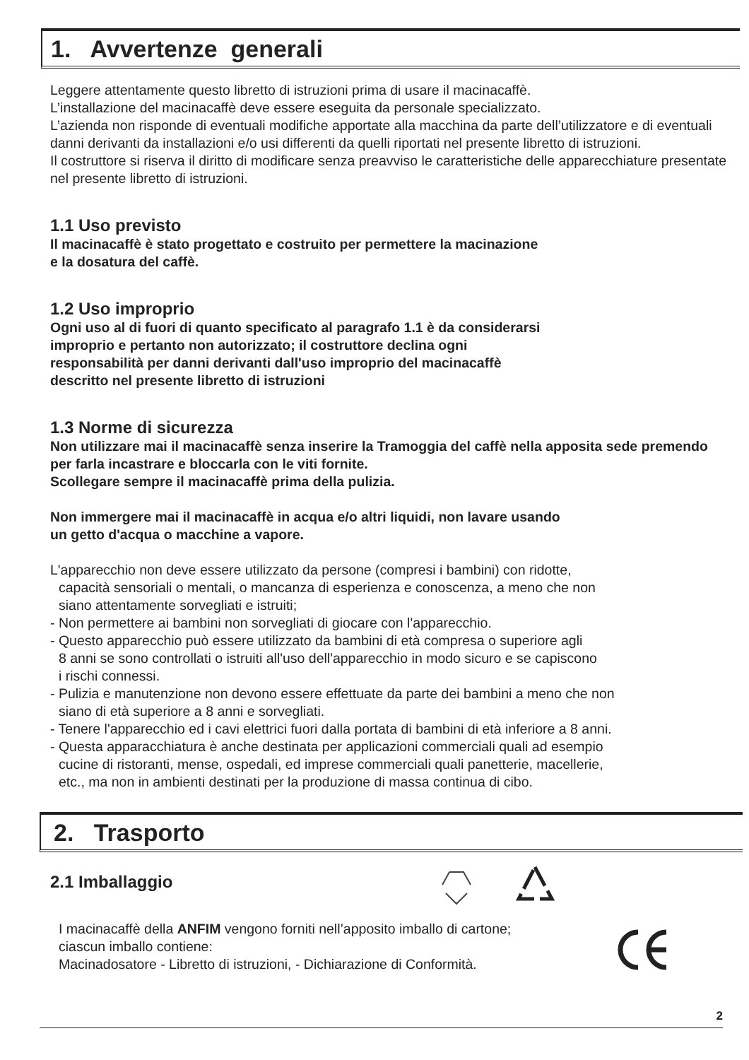1. Avvertenze generali
Leggere attentamente questo libretto di istruzioni prima di usare il macinacaffè.
L’installazione del macinacaffè deve essere eseguita da personale specializzato.
L’azienda non risponde di eventuali modifiche apportate alla macchina da parte dell’utilizzatore e di eventuali danni derivanti da installazioni e/o usi differenti da quelli riportati nel presente libretto di istruzioni.
Il costruttore si riserva il diritto di modificare senza preavviso le caratteristiche delle apparecchiature presentate nel presente libretto di istruzioni.
1.1 Uso previsto
Il macinacaffè è stato progettato e costruito per permettere la macinazione
e la dosatura del caffè.
1.2 Uso improprio
Ogni uso al di fuori di quanto specificato al paragrafo 1.1 è da considerarsi
improprio e pertanto non autorizzato; il costruttore declina ogni
responsabilità per danni derivanti dall'uso improprio del macinacaffè
descritto nel presente libretto di istruzioni
1.3 Norme di sicurezza
Non utilizzare mai il macinacaffè senza inserire la Tramoggia del caffè nella apposita sede premendo per farla incastrare e bloccarla con le viti fornite.
Scollegare sempre il macinacaffè prima della pulizia.
Non immergere mai il macinacaffè in acqua e/o altri liquidi, non lavare usando
un getto d'acqua o macchine a vapore.
L'apparecchio non deve essere utilizzato da persone (compresi i bambini) con ridotte,
capacità sensoriali o mentali, o mancanza di esperienza e conoscenza, a meno che non
siano attentamente sorvegliati e istruiti;
- Non permettere ai bambini non sorvegliati di giocare con l'apparecchio.
- Questo apparecchio può essere utilizzato da bambini di età compresa o superiore agli
8 anni se sono controllati o istruiti all'uso dell'apparecchio in modo sicuro e se capiscono
i rischi connessi.
- Pulizia e manutenzione non devono essere effettuate da parte dei bambini a meno che non
siano di età superiore a 8 anni e sorvegliati.
- Tenere l'apparecchio ed i cavi elettrici fuori dalla portata di bambini di età inferiore a 8 anni.
- Questa apparacchiatura è anche destinata per applicazioni commerciali quali ad esempio
cucine di ristoranti, mense, ospedali, ed imprese commerciali quali panetterie, macellerie,
etc., ma non in ambienti destinati per la produzione di massa continua di cibo.
2. Trasporto
2.1 Imballaggio
I macinacaffè della ANFIM vengono forniti nell’apposito imballo di cartone;
ciascun imballo contiene:
Macinadosatore - Libretto di istruzioni, - Dichiarazione di Conformità.
2